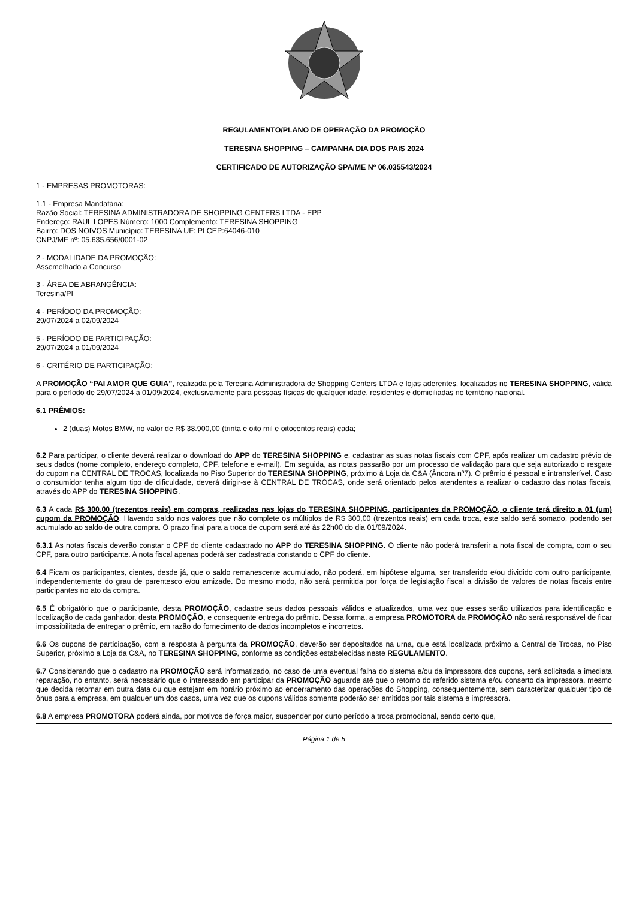REGULAMENTO/PLANO DE OPERAÇÃO DA PROMOÇÃO
TERESINA SHOPPING – CAMPANHA DIA DOS PAIS 2024
CERTIFICADO DE AUTORIZAÇÃO SPA/ME Nº 06.035543/2024
1 - EMPRESAS PROMOTORAS:
1.1 - Empresa Mandatária:
Razão Social: TERESINA ADMINISTRADORA DE SHOPPING CENTERS LTDA - EPP
Endereço: RAUL LOPES Número: 1000 Complemento: TERESINA SHOPPING
Bairro: DOS NOIVOS Município: TERESINA UF: PI CEP:64046-010
CNPJ/MF nº: 05.635.656/0001-02
2 - MODALIDADE DA PROMOÇÃO:
Assemelhado a Concurso
3 - ÁREA DE ABRANGÊNCIA:
Teresina/PI
4 - PERÍODO DA PROMOÇÃO:
29/07/2024 a 02/09/2024
5 - PERÍODO DE PARTICIPAÇÃO:
29/07/2024 a 01/09/2024
6 - CRITÉRIO DE PARTICIPAÇÃO:
A PROMOÇÃO “PAI AMOR QUE GUIA”, realizada pela Teresina Administradora de Shopping Centers LTDA e lojas aderentes, localizadas no TERESINA SHOPPING, válida para o período de 29/07/2024 à 01/09/2024, exclusivamente para pessoas físicas de qualquer idade, residentes e domiciliadas no território nacional.
6.1 PRÊMIOS:
2 (duas) Motos BMW, no valor de R$ 38.900,00 (trinta e oito mil e oitocentos reais) cada;
6.2 Para participar, o cliente deverá realizar o download do APP do TERESINA SHOPPING e, cadastrar as suas notas fiscais com CPF, após realizar um cadastro prévio de seus dados (nome completo, endereço completo, CPF, telefone e e-mail). Em seguida, as notas passarão por um processo de validação para que seja autorizado o resgate do cupom na CENTRAL DE TROCAS, localizada no Piso Superior do TERESINA SHOPPING, próximo à Loja da C&A (Âncora nº7). O prêmio é pessoal e intransferível. Caso o consumidor tenha algum tipo de dificuldade, deverá dirigir-se à CENTRAL DE TROCAS, onde será orientado pelos atendentes a realizar o cadastro das notas fiscais, através do APP do TERESINA SHOPPING.
6.3 A cada R$ 300,00 (trezentos reais) em compras, realizadas nas lojas do TERESINA SHOPPING, participantes da PROMOÇÃO, o cliente terá direito a 01 (um) cupom da PROMOÇÃO. Havendo saldo nos valores que não complete os múltiplos de R$ 300,00 (trezentos reais) em cada troca, este saldo será somado, podendo ser acumulado ao saldo de outra compra. O prazo final para a troca de cupom será até às 22h00 do dia 01/09/2024.
6.3.1 As notas fiscais deverão constar o CPF do cliente cadastrado no APP do TERESINA SHOPPING. O cliente não poderá transferir a nota fiscal de compra, com o seu CPF, para outro participante. A nota fiscal apenas poderá ser cadastrada constando o CPF do cliente.
6.4 Ficam os participantes, cientes, desde já, que o saldo remanescente acumulado, não poderá, em hipótese alguma, ser transferido e/ou dividido com outro participante, independentemente do grau de parentesco e/ou amizade. Do mesmo modo, não será permitida por força de legislação fiscal a divisão de valores de notas fiscais entre participantes no ato da compra.
6.5 É obrigatório que o participante, desta PROMOÇÃO, cadastre seus dados pessoais válidos e atualizados, uma vez que esses serão utilizados para identificação e localização de cada ganhador, desta PROMOÇÃO, e consequente entrega do prêmio. Dessa forma, a empresa PROMOTORA da PROMOÇÃO não será responsável de ficar impossibilitada de entregar o prêmio, em razão do fornecimento de dados incompletos e incorretos.
6.6 Os cupons de participação, com a resposta à pergunta da PROMOÇÃO, deverão ser depositados na urna, que está localizada próximo a Central de Trocas, no Piso Superior, próximo a Loja da C&A, no TERESINA SHOPPING, conforme as condições estabelecidas neste REGULAMENTO.
6.7 Considerando que o cadastro na PROMOÇÃO será informatizado, no caso de uma eventual falha do sistema e/ou da impressora dos cupons, será solicitada a imediata reparação, no entanto, será necessário que o interessado em participar da PROMOÇÃO aguarde até que o retorno do referido sistema e/ou conserto da impressora, mesmo que decida retornar em outra data ou que estejam em horário próximo ao encerramento das operações do Shopping, consequentemente, sem caracterizar qualquer tipo de ônus para a empresa, em qualquer um dos casos, uma vez que os cupons válidos somente poderão ser emitidos por tais sistema e impressora.
6.8 A empresa PROMOTORA poderá ainda, por motivos de força maior, suspender por curto período a troca promocional, sendo certo que,
Página 1 de 5